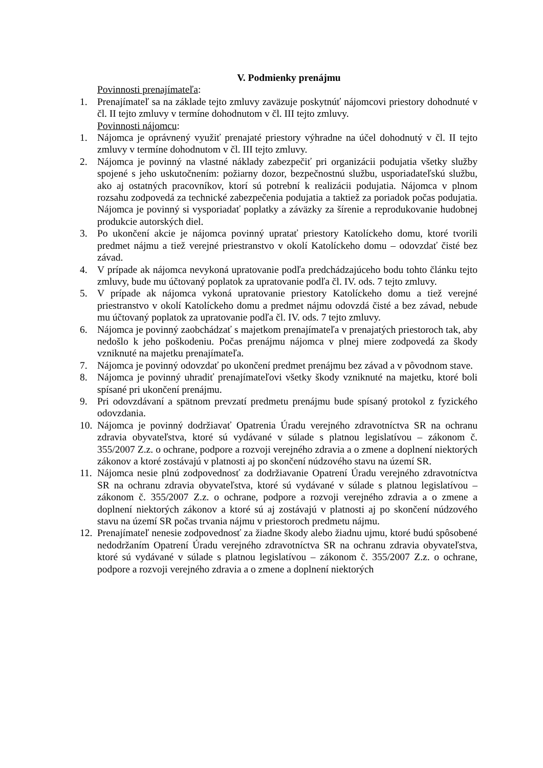V. Podmienky prenájmu
Povinnosti prenajímateľa:
1. Prenajímateľ sa na základe tejto zmluvy zaväzuje poskytnúť nájomcovi priestory dohodnuté v čl. II tejto zmluvy v termíne dohodnutom v čl. III tejto zmluvy.
Povinnosti nájomcu:
1. Nájomca je oprávnený využiť prenajaté priestory výhradne na účel dohodnutý v čl. II tejto zmluvy v termíne dohodnutom v čl. III tejto zmluvy.
2. Nájomca je povinný na vlastné náklady zabezpečiť pri organizácii podujatia všetky služby spojené s jeho uskutočnením: požiarny dozor, bezpečnostnú službu, usporiadateľskú službu, ako aj ostatných pracovníkov, ktorí sú potrební k realizácii podujatia. Nájomca v plnom rozsahu zodpovedá za technické zabezpečenia podujatia a taktiež za poriadok počas podujatia. Nájomca je povinný si vysporiadať poplatky a záväzky za šírenie a reprodukovanie hudobnej produkcie autorských diel.
3. Po ukončení akcie je nájomca povinný upratať priestory Katolíckeho domu, ktoré tvorili predmet nájmu a tiež verejné priestranstvo v okolí Katolíckeho domu – odovzdať čisté bez závad.
4. V prípade ak nájomca nevykoná upratovanie podľa predchádzajúceho bodu tohto článku tejto zmluvy, bude mu účtovaný poplatok za upratovanie podľa čl. IV. ods. 7 tejto zmluvy.
5. V prípade ak nájomca vykoná upratovanie priestory Katolíckeho domu a tiež verejné priestranstvo v okolí Katolíckeho domu a predmet nájmu odovzdá čisté a bez závad, nebude mu účtovaný poplatok za upratovanie podľa čl. IV. ods. 7 tejto zmluvy.
6. Nájomca je povinný zaobchádzať s majetkom prenajímateľa v prenajatých priestoroch tak, aby nedošlo k jeho poškodeniu. Počas prenájmu nájomca v plnej miere zodpovedá za škody vzniknuté na majetku prenajímateľa.
7. Nájomca je povinný odovzdať po ukončení predmet prenájmu bez závad a v pôvodnom stave.
8. Nájomca je povinný uhradiť prenajímateľovi všetky škody vzniknuté na majetku, ktoré boli spísané pri ukončení prenájmu.
9. Pri odovzdávaní a spätnom prevzatí predmetu prenájmu bude spísaný protokol z fyzického odovzdania.
10. Nájomca je povinný dodržiavať Opatrenia Úradu verejného zdravotníctva SR na ochranu zdravia obyvateľstva, ktoré sú vydávané v súlade s platnou legislatívou – zákonom č. 355/2007 Z.z. o ochrane, podpore a rozvoji verejného zdravia a o zmene a doplnení niektorých zákonov a ktoré zostávajú v platnosti aj po skončení núdzového stavu na území SR.
11. Nájomca nesie plnú zodpovednosť za dodržiavanie Opatrení Úradu verejného zdravotníctva SR na ochranu zdravia obyvateľstva, ktoré sú vydávané v súlade s platnou legislatívou – zákonom č. 355/2007 Z.z. o ochrane, podpore a rozvoji verejného zdravia a o zmene a doplnení niektorých zákonov a ktoré sú aj zostávajú v platnosti aj po skončení núdzového stavu na území SR počas trvania nájmu v priestoroch predmetu nájmu.
12. Prenajímateľ nenesie zodpovednosť za žiadne škody alebo žiadnu ujmu, ktoré budú spôsobené nedodržaním Opatrení Úradu verejného zdravotníctva SR na ochranu zdravia obyvateľstva, ktoré sú vydávané v súlade s platnou legislatívou – zákonom č. 355/2007 Z.z. o ochrane, podpore a rozvoji verejného zdravia a o zmene a doplnení niektorých